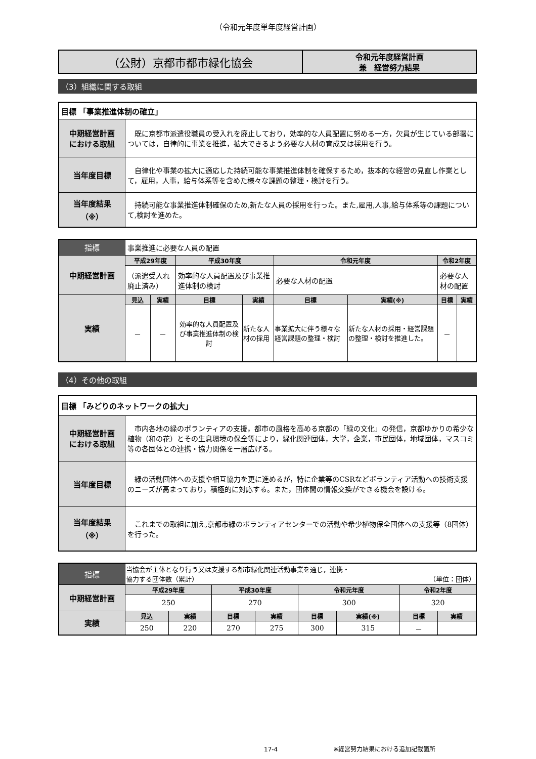（令和元年度単年度経営計画）
| （公財）京都市都市緑化協会 | 令和元年度経営計画 兼 経営努力結果 |
（3）組織に関する取組
| 目標 「事業推進体制の確立」 | |
| 中期経営計画 における取組 | 既に京都市派遣役職員の受入れを廃止しており，効率的な人員配置に努める一方，欠員が生じている部署については，自律的に事業を推進，拡大できるよう必要な人材の育成又は採用を行う。 |
| 当年度目標 | 自律化や事業の拡大に適応した持続可能な事業推進体制を確保するため，抜本的な経営の見直し作業として，雇用，人事，給与体系等を含めた様々な課題の整理・検討を行う。 |
| 当年度結果 （※） | 持続可能な事業推進体制確保のため,新たな人員の採用を行った。また,雇用,人事,給与体系等の課題について,検討を進めた。 |
| 指標 | 事業推進に必要な人員の配置 | | | | | | | |
| 中期経営計画 | 平成29年度 | | 平成30年度 | | 令和元年度 | | 令和2年度 | |
| | （派遣受入れ廃止済み） | | 効率的な人員配置及び事業推進体制の検討 | | 必要な人材の配置 | | 必要な人材の配置 | |
| 実績 | 見込 | 実績 | 目標 | 実績 | 目標 | 実績(※) | 目標 | 実績 |
| | － | － | 効率的な人員配置及び事業推進体制の検討 | 新たな人材の採用 | 事業拡大に伴う様々な経営課題の整理・検討 | 新たな人材の採用・経営課題の整理・検討を推進した。 | － | |
（4）その他の取組
| 目標 「みどりのネットワークの拡大」 | |
| 中期経営計画 における取組 | 市内各地の緑のボランティアの支援，都市の風格を高める京都の「緑の文化」の発信，京都ゆかりの希少な植物（和の花）とその生息環境の保全等により，緑化関連団体，大学，企業，市民団体，地域団体，マスコミ等の各団体との連携・協力関係を一層広げる。 |
| 当年度目標 | 緑の活動団体への支援や相互協力を更に進めるが，特に企業等のCSRなどボランティア活動への技術支援のニーズが高まっており，積極的に対応する。また，団体間の情報交換ができる機会を設ける。 |
| 当年度結果 （※） | これまでの取組に加え,京都市緑のボランティアセンターでの活動や希少植物保全団体への支援等（8団体）を行った。 |
| 指標 | 当協会が主体となり行う又は支援する都市緑化関連活動事業を通じ，連携・ 協力する団体数（累計） （単位：団体） | | | | | | | |
| 中期経営計画 | 平成29年度 | | 平成30年度 | | 令和元年度 | | 令和2年度 | |
| | 250 | | 270 | | 300 | | 320 | |
| 実績 | 見込 | 実績 | 目標 | 実績 | 目標 | 実績(※) | 目標 | 実績 |
| | 250 | 220 | 270 | 275 | 300 | 315 | － | |
17-4 ※経営努力結果における追加記載箇所